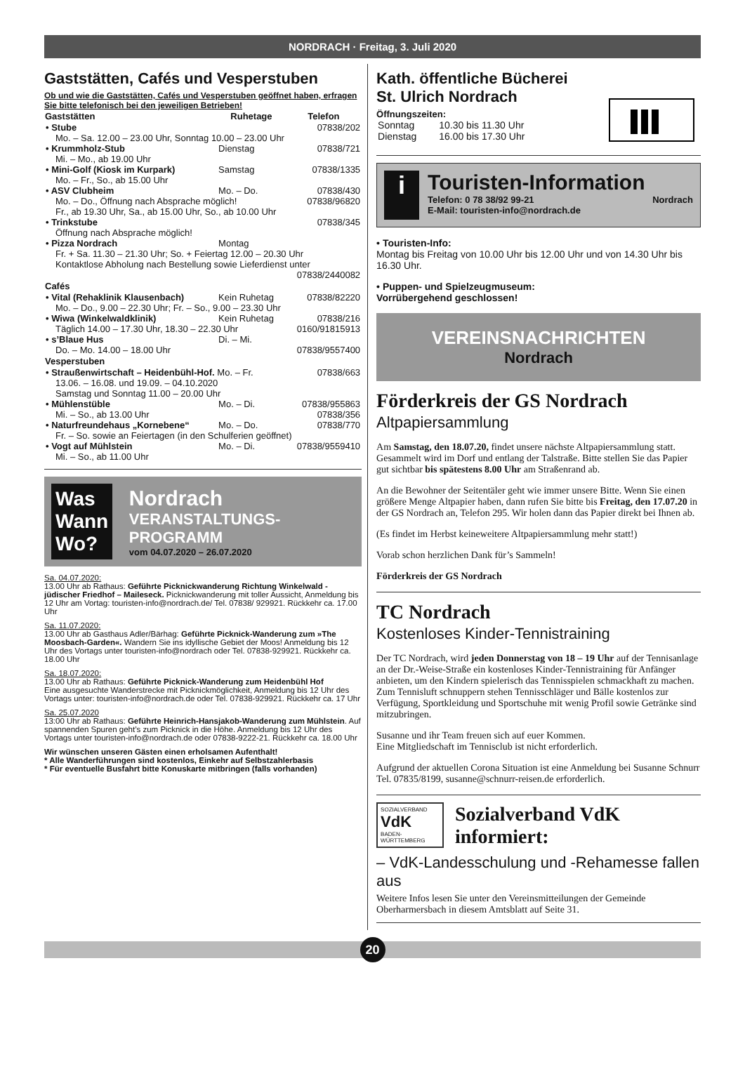NORDRACH · Freitag, 3. Juli 2020
Gaststätten, Cafés und Vesperstuben
Ob und wie die Gaststätten, Cafés und Vesperstuben geöffnet haben, erfragen Sie bitte telefonisch bei den jeweiligen Betrieben!
| Gaststätten | Ruhetage | Telefon |
| --- | --- | --- |
| • Stube | | 07838/202 |
| Mo. – Sa. 12.00 – 23.00 Uhr, Sonntag 10.00 – 23.00 Uhr | | |
| • Krummholz-Stub | Dienstag | 07838/721 |
| Mi. – Mo., ab 19.00 Uhr | | |
| • Mini-Golf (Kiosk im Kurpark) | Samstag | 07838/1335 |
| Mo. – Fr., So., ab 15.00 Uhr | | |
| • ASV Clubheim | Mo. – Do. | 07838/430 |
| Mo. – Do., Öffnung nach Absprache möglich! | | 07838/96820 |
| Fr., ab 19.30 Uhr, Sa., ab 15.00 Uhr, So., ab 10.00 Uhr | | |
| • Trinkstube | | 07838/345 |
| Öffnung nach Absprache möglich! | | |
| • Pizza Nordrach | Montag | |
| Fr. + Sa. 11.30 – 21.30 Uhr; So. + Feiertag 12.00 – 20.30 Uhr Kontaktlose Abholung nach Bestellung sowie Lieferdienst unter | | |
| 07838/2440082 | | |
| Cafés | | |
| • Vital (Rehaklinik Klausenbach) | Kein Ruhetag | 07838/82220 |
| Mo. – Do., 9.00 – 22.30 Uhr; Fr. – So., 9.00 – 23.30 Uhr | | |
| • Wiwa (Winkelwaldklinik) | Kein Ruhetag | 07838/216 |
| Täglich 14.00 – 17.30 Uhr, 18.30 – 22.30 Uhr | | 0160/91815913 |
| • s’Blaue Hus | Di. – Mi. | |
| Do. – Mo. 14.00 – 18.00 Uhr | | 07838/9557400 |
| Vesperstuben | | |
| • Straußenwirtschaft – Heidenbühl-Hof. Mo. – Fr. | | 07838/663 |
| 13.06. – 16.08. und 19.09. – 04.10.2020 Samstag und Sonntag 11.00 – 20.00 Uhr | | |
| • Mühlenstüble | Mo. – Di. | 07838/955863 |
| Mi. – So., ab 13.00 Uhr | | 07838/356 |
| • Naturfreundehaus „Kornebene“ | Mo. – Do. | 07838/770 |
| Fr. – So. sowie an Feiertagen (in den Schulferien geöffnet) | | |
| • Vogt auf Mühlstein | Mo. – Di. | 07838/9559410 |
| Mi. – So., ab 11.00 Uhr | | |
Was
Wann
Wo? Nordrach
VERANSTALTUNGS-
PROGRAMM
vom 04.07.2020 – 26.07.2020
Sa. 04.07.2020:
13.00 Uhr ab Rathaus: Geführte Picknickwanderung Richtung Winkelwald - jüdischer Friedhof – Maileseck. Picknickwanderung mit toller Aussicht, Anmeldung bis 12 Uhr am Vortag: touristen-info@nordrach.de/ Tel. 07838/ 929921. Rückkehr ca. 17.00 Uhr
Sa. 11.07.2020:
13.00 Uhr ab Gasthaus Adler/Bärhag: Geführte Picknick-Wanderung zum »The Moosbach-Garden«. Wandern Sie ins idyllische Gebiet der Moos! Anmeldung bis 12 Uhr des Vortags unter touristen-info@nordrach oder Tel. 07838-929921. Rückkehr ca. 18.00 Uhr
Sa. 18.07.2020:
13.00 Uhr ab Rathaus: Geführte Picknick-Wanderung zum Heidenbühl Hof
Eine ausgesuchte Wanderstrecke mit Picknickmöglichkeit, Anmeldung bis 12 Uhr des Vortags unter: touristen-info@nordrach.de oder Tel. 07838-929921. Rückkehr ca. 17 Uhr
Sa. 25.07.2020
13:00 Uhr ab Rathaus: Geführte Heinrich-Hansjakob-Wanderung zum Mühlstein. Auf spannenden Spuren geht’s zum Picknick in die Höhe. Anmeldung bis 12 Uhr des Vortags unter touristen-info@nordrach.de oder 07838-9222-21. Rückkehr ca. 18.00 Uhr
Wir wünschen unseren Gästen einen erholsamen Aufenthalt!
* Alle Wanderführungen sind kostenlos, Einkehr auf Selbstzahlerbasis
* Für eventuelle Busfahrt bitte Konuskarte mitbringen (falls vorhanden)
Kath. öffentliche Bücherei
St. Ulrich Nordrach
Öffnungszeiten:
| Sonntag | 10.30 bis 11.30 Uhr |
| Dienstag | 16.00 bis 17.30 Uhr |
i
Touristen-Information
Telefon: 0 78 38/92 99-21 Nordrach
E-Mail: touristen-info@nordrach.de
• Touristen-Info:
Montag bis Freitag von 10.00 Uhr bis 12.00 Uhr und von 14.30 Uhr bis 16.30 Uhr.
• Puppen- und Spielzeugmuseum:
Vorrübergehend geschlossen!
VEREINSNACHRICHTEN
Nordrach
Förderkreis der GS Nordrach
Altpapiersammlung
Am Samstag, den 18.07.20, findet unsere nächste Altpapiersammlung statt. Gesammelt wird im Dorf und entlang der Talstraße. Bitte stellen Sie das Papier gut sichtbar bis spätestens 8.00 Uhr am Straßenrand ab.
An die Bewohner der Seitentäler geht wie immer unsere Bitte. Wenn Sie einen größere Menge Altpapier haben, dann rufen Sie bitte bis Freitag, den 17.07.20 in der GS Nordrach an, Telefon 295. Wir holen dann das Papier direkt bei Ihnen ab.
(Es findet im Herbst keineweitere Altpapiersammlung mehr statt!)
Vorab schon herzlichen Dank für’s Sammeln!
Förderkreis der GS Nordrach
TC Nordrach
Kostenloses Kinder-Tennistraining
Der TC Nordrach, wird jeden Donnerstag von 18 – 19 Uhr auf der Tennisanlage an der Dr.-Weise-Straße ein kostenloses Kinder-Tennistraining für Anfänger anbieten, um den Kindern spielerisch das Tennisspielen schmackhaft zu machen.
Zum Tennisluft schnuppern stehen Tennisschläger und Bälle kostenlos zur Verfügung, Sportkleidung und Sportschuhe mit wenig Profil sowie Getränke sind mitzubringen.
Susanne und ihr Team freuen sich auf euer Kommen.
Eine Mitgliedschaft im Tennisclub ist nicht erforderlich.
Aufgrund der aktuellen Corona Situation ist eine Anmeldung bei Susanne Schnurr Tel. 07835/8199, susanne@schnurr-reisen.de erforderlich.
SOZIALVERBAND
VdK
BADEN-WÜRTTEMBERG
Sozialverband VdK informiert:
– VdK-Landesschulung und -Rehamesse fallen aus
Weitere Infos lesen Sie unter den Vereinsmitteilungen der Gemeinde Oberharmersbach in diesem Amtsblatt auf Seite 31.
20